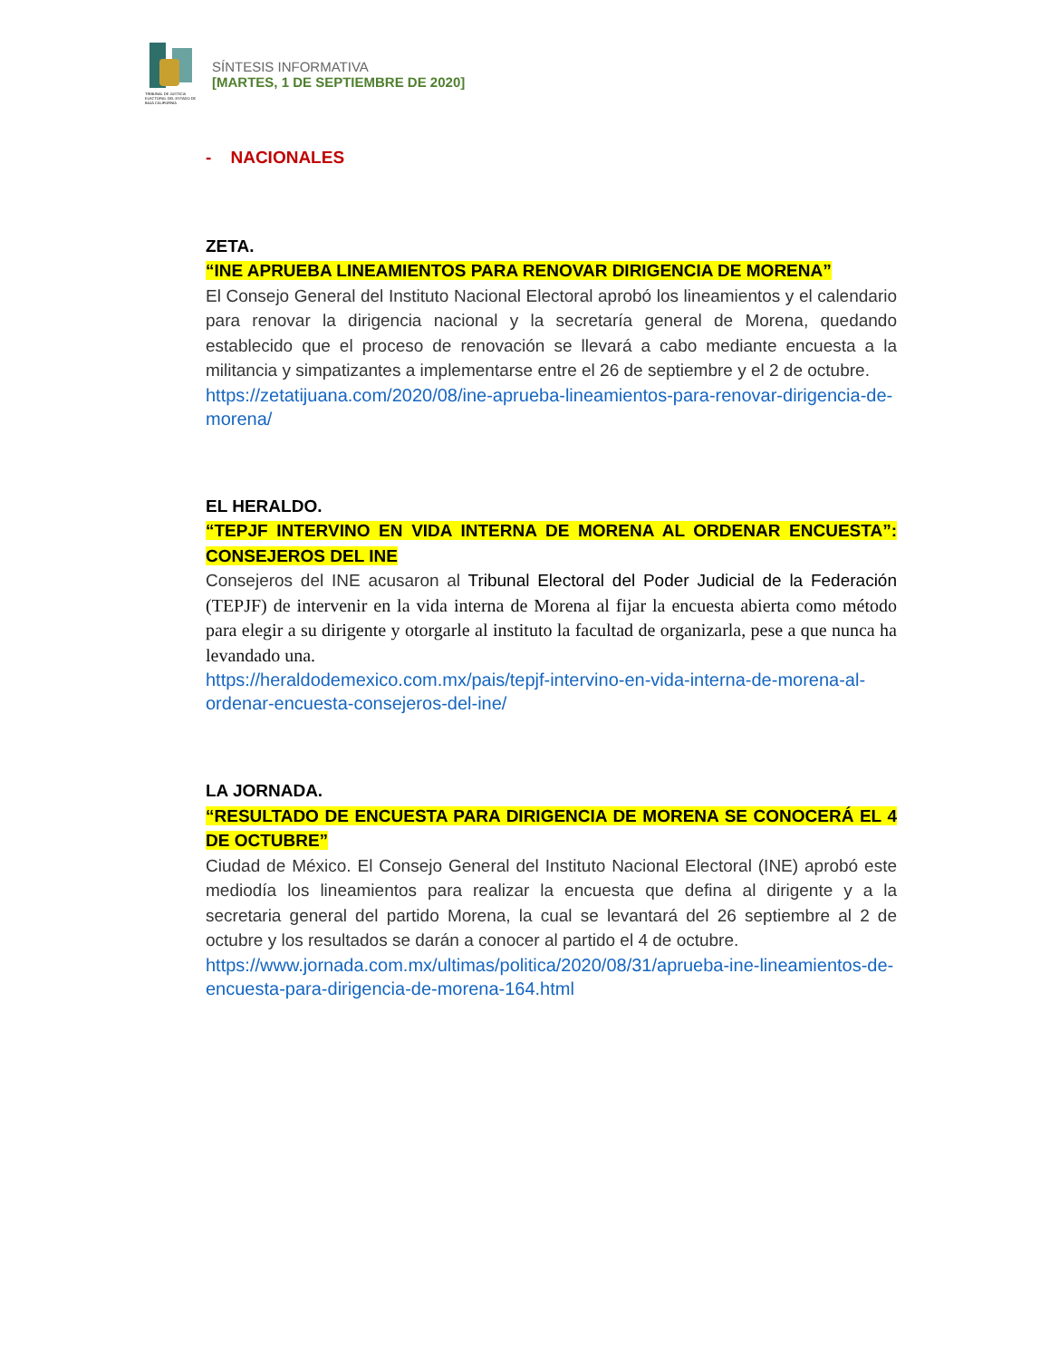TRIBUNAL DE JUSTICIA ELECTORAL DEL ESTADO DE BAJA CALIFORNIA
SÍNTESIS INFORMATIVA
[MARTES, 1 DE SEPTIEMBRE DE 2020]
- NACIONALES
ZETA.
“INE APRUEBA LINEAMIENTOS PARA RENOVAR DIRIGENCIA DE MORENA”
El Consejo General del Instituto Nacional Electoral aprobó los lineamientos y el calendario para renovar la dirigencia nacional y la secretaría general de Morena, quedando establecido que el proceso de renovación se llevará a cabo mediante encuesta a la militancia y simpatizantes a implementarse entre el 26 de septiembre y el 2 de octubre.
https://zetatijuana.com/2020/08/ine-aprueba-lineamientos-para-renovar-dirigencia-de-morena/
EL HERALDO.
“TEPJF INTERVINO EN VIDA INTERNA DE MORENA AL ORDENAR ENCUESTA”: CONSEJEROS DEL INE
Consejeros del INE acusaron al Tribunal Electoral del Poder Judicial de la Federación (TEPJF) de intervenir en la vida interna de Morena al fijar la encuesta abierta como método para elegir a su dirigente y otorgarle al instituto la facultad de organizarla, pese a que nunca ha levandado una.
https://heraldodemexico.com.mx/pais/tepjf-intervino-en-vida-interna-de-morena-al-ordenar-encuesta-consejeros-del-ine/
LA JORNADA.
“RESULTADO DE ENCUESTA PARA DIRIGENCIA DE MORENA SE CONOCERÁ EL 4 DE OCTUBRE”
Ciudad de México. El Consejo General del Instituto Nacional Electoral (INE) aprobó este mediodía los lineamientos para realizar la encuesta que defina al dirigente y a la secretaria general del partido Morena, la cual se levantará del 26 septiembre al 2 de octubre y los resultados se darán a conocer al partido el 4 de octubre.
https://www.jornada.com.mx/ultimas/politica/2020/08/31/aprueba-ine-lineamientos-de-encuesta-para-dirigencia-de-morena-164.html